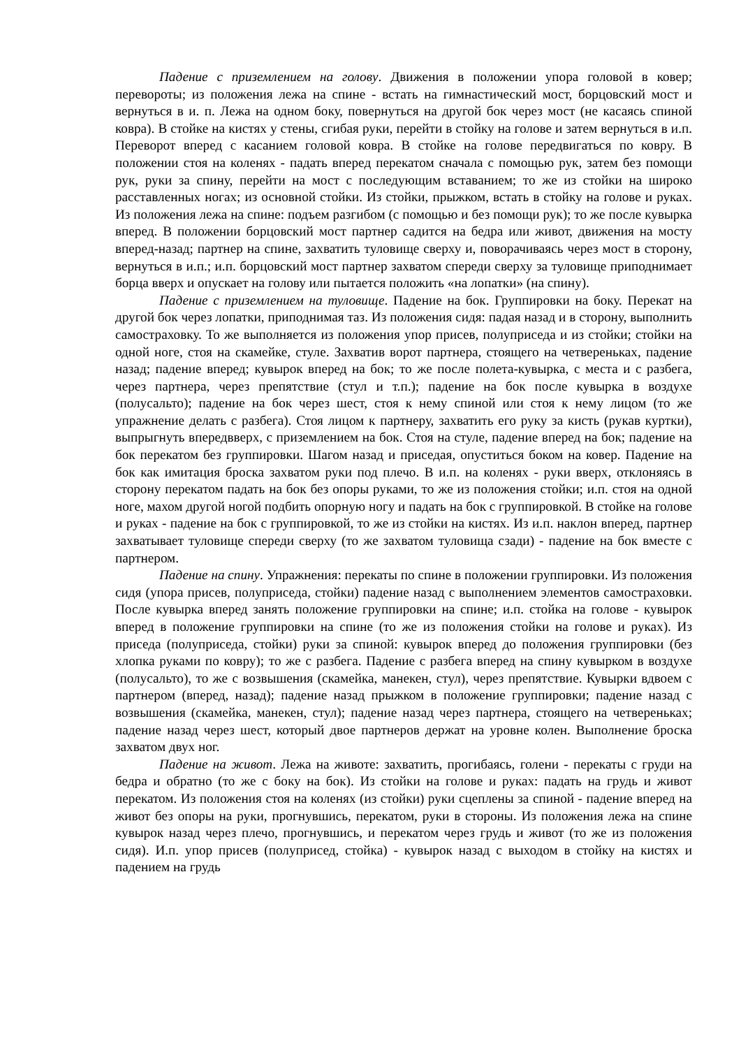Падение с приземлением на голову. Движения в положении упора головой в ковер; перевороты; из положения лежа на спине - встать на гимнастический мост, борцовский мост и вернуться в и. п. Лежа на одном боку, повернуться на другой бок через мост (не касаясь спиной ковра). В стойке на кистях у стены, сгибая руки, перейти в стойку на голове и затем вернуться в и.п. Переворот вперед с касанием головой ковра. В стойке на голове передвигаться по ковру. В положении стоя на коленях - падать вперед перекатом сначала с помощью рук, затем без помощи рук, руки за спину, перейти на мост с последующим вставанием; то же из стойки на широко расставленных ногах; из основной стойки. Из стойки, прыжком, встать в стойку на голове и руках. Из положения лежа на спине: подъем разгибом (с помощью и без помощи рук); то же после кувырка вперед. В положении борцовский мост партнер садится на бедра или живот, движения на мосту вперед-назад; партнер на спине, захватить туловище сверху и, поворачиваясь через мост в сторону, вернуться в и.п.; и.п. борцовский мост партнер захватом спереди сверху за туловище приподнимает борца вверх и опускает на голову или пытается положить «на лопатки» (на спину).
Падение с приземлением на туловище. Падение на бок. Группировки на боку. Перекат на другой бок через лопатки, приподнимая таз. Из положения сидя: падая назад и в сторону, выполнить самостраховку. То же выполняется из положения упор присев, полуприседа и из стойки; стойки на одной ноге, стоя на скамейке, стуле. Захватив ворот партнера, стоящего на четвереньках, падение назад; падение вперед; кувырок вперед на бок; то же после полета-кувырка, с места и с разбега, через партнера, через препятствие (стул и т.п.); падение на бок после кувырка в воздухе (полусальто); падение на бок через шест, стоя к нему спиной или стоя к нему лицом (то же упражнение делать с разбега). Стоя лицом к партнеру, захватить его руку за кисть (рукав куртки), выпрыгнуть впередвверх, с приземлением на бок. Стоя на стуле, падение вперед на бок; падение на бок перекатом без группировки. Шагом назад и приседая, опуститься боком на ковер. Падение на бок как имитация броска захватом руки под плечо. В и.п. на коленях - руки вверх, отклоняясь в сторону перекатом падать на бок без опоры руками, то же из положения стойки; и.п. стоя на одной ноге, махом другой ногой подбить опорную ногу и падать на бок с группировкой. В стойке на голове и руках - падение на бок с группировкой, то же из стойки на кистях. Из и.п. наклон вперед, партнер захватывает туловище спереди сверху (то же захватом туловища сзади) - падение на бок вместе с партнером.
Падение на спину. Упражнения: перекаты по спине в положении группировки. Из положения сидя (упора присев, полуприседа, стойки) падение назад с выполнением элементов самостраховки. После кувырка вперед занять положение группировки на спине; и.п. стойка на голове - кувырок вперед в положение группировки на спине (то же из положения стойки на голове и руках). Из приседа (полуприседа, стойки) руки за спиной: кувырок вперед до положения группировки (без хлопка руками по ковру); то же с разбега. Падение с разбега вперед на спину кувырком в воздухе (полусальто), то же с возвышения (скамейка, манекен, стул), через препятствие. Кувырки вдвоем с партнером (вперед, назад); падение назад прыжком в положение группировки; падение назад с возвышения (скамейка, манекен, стул); падение назад через партнера, стоящего на четвереньках; падение назад через шест, который двое партнеров держат на уровне колен. Выполнение броска захватом двух ног.
Падение на живот. Лежа на животе: захватить, прогибаясь, голени - перекаты с груди на бедра и обратно (то же с боку на бок). Из стойки на голове и руках: падать на грудь и живот перекатом. Из положения стоя на коленях (из стойки) руки сцеплены за спиной - падение вперед на живот без опоры на руки, прогнувшись, перекатом, руки в стороны. Из положения лежа на спине кувырок назад через плечо, прогнувшись, и перекатом через грудь и живот (то же из положения сидя). И.п. упор присев (полуприсед, стойка) - кувырок назад с выходом в стойку на кистях и падением на грудь